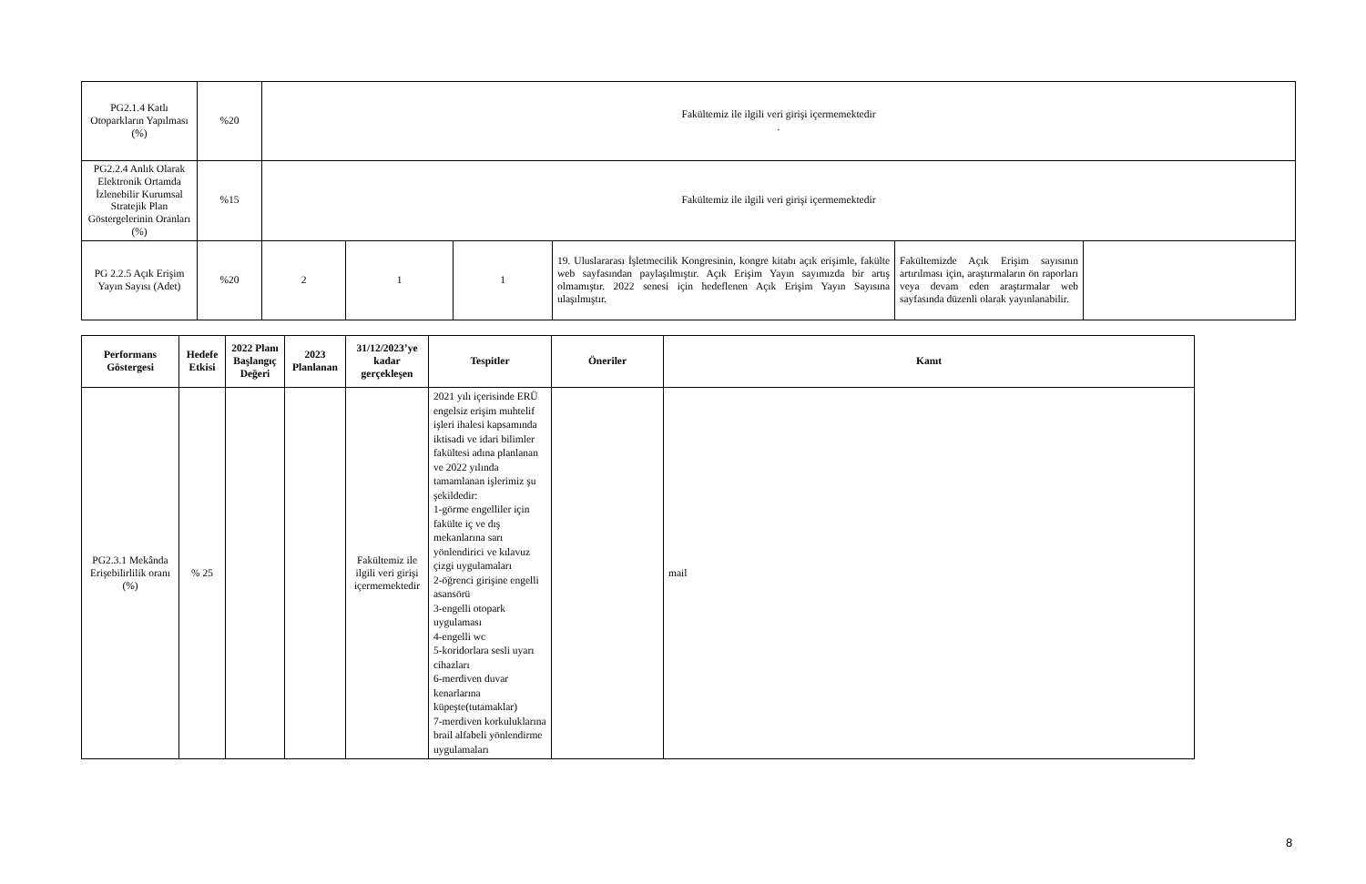| PG2.1.4 Katlı Otoparkların Yapılması (%) | %20 | Fakültemiz ile ilgili veri girişi içermemektedir . | | | | | |
| PG2.2.4 Anlık Olarak Elektronik Ortamda İzlenebilir Kurumsal Stratejik Plan Göstergelerinin Oranları (%) | %15 | Fakültemiz ile ilgili veri girişi içermemektedir | | | | | |
| PG 2.2.5 Açık Erişim Yayın Sayısı (Adet) | %20 | 2 | 1 | 1 | 19. Uluslararası İşletmecilik Kongresinin, kongre kitabı açık erişimle, fakülte web sayfasından paylaşılmıştır. Açık Erişim Yayın sayımızda bir artış olmamıştır. 2022 senesi için hedeflenen Açık Erişim Yayın Sayısına ulaşılmıştır. | Fakültemizde Açık Erişim sayısının artırılması için, araştırmaların ön raporları veya devam eden araştırmalar web sayfasında düzenli olarak yayınlanabilir. | |
| Performans Göstergesi | Hedefe Etkisi | 2022 Planı Başlangıç Değeri | 2023 Planlanan | 31/12/2023’ye kadar gerçekleşen | Tespitler | Öneriler | Kanıt |
| --- | --- | --- | --- | --- | --- | --- | --- |
| PG2.3.1 Mekânda Erişebilirlilik oranı (%) | % 25 | | | Fakültemiz ile ilgili veri girişi içermemektedir | 2021 yılı içerisinde ERÜ engelsiz erişim muhtelif işleri ihalesi kapsamında iktisadi ve idari bilimler fakültesi adına planlanan ve 2022 yılında tamamlanan işlerimiz şu şekildedir: 1-görme engelliler için fakülte iç ve dış mekanlarına sarı yönlendirici ve kılavuz çizgi uygulamaları 2-öğrenci girişine engelli asansörü 3-engelli otopark uygulaması 4-engelli wc 5-koridorlara sesli uyarı cihazları 6-merdiven duvar kenarlarına küpeşte(tutamaklar) 7-merdiven korkuluklarına brail alfabeli yönlendirme uygulamaları | | mail |
8